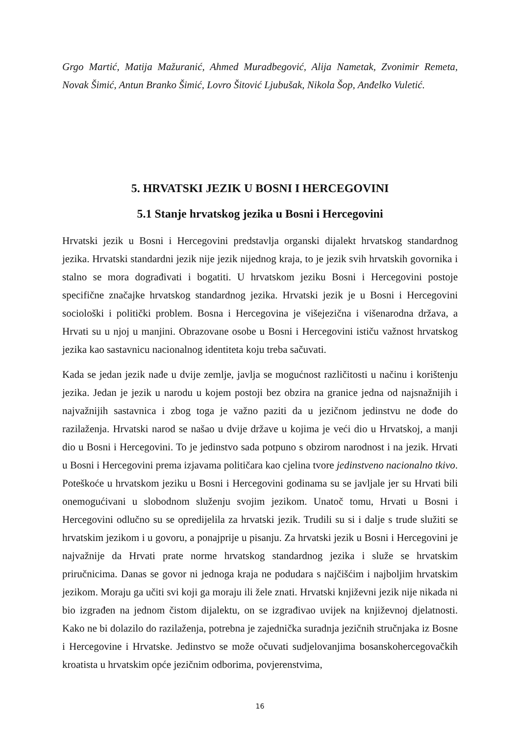Grgo Martić, Matija Mažuranić, Ahmed Muradbegović, Alija Nametak, Zvonimir Remeta, Novak Šimić, Antun Branko Šimić, Lovro Šitović Ljubušak, Nikola Šop, Anđelko Vuletić.
5. HRVATSKI JEZIK U BOSNI I HERCEGOVINI
5.1 Stanje hrvatskog jezika u Bosni i Hercegovini
Hrvatski jezik u Bosni i Hercegovini predstavlja organski dijalekt hrvatskog standardnog jezika. Hrvatski standardni jezik nije jezik nijednog kraja, to je jezik svih hrvatskih govornika i stalno se mora dograđivati i bogatiti. U hrvatskom jeziku Bosni i Hercegovini postoje specifične značajke hrvatskog standardnog jezika. Hrvatski jezik je u Bosni i Hercegovini sociološki i politički problem. Bosna i Hercegovina je višejezična i višenarodna država, a Hrvati su u njoj u manjini. Obrazovane osobe u Bosni i Hercegovini ističu važnost hrvatskog jezika kao sastavnicu nacionalnog identiteta koju treba sačuvati.
Kada se jedan jezik nađe u dvije zemlje, javlja se mogućnost različitosti u načinu i korištenju jezika. Jedan je jezik u narodu u kojem postoji bez obzira na granice jedna od najsnažnijih i najvažnijih sastavnica i zbog toga je važno paziti da u jezičnom jedinstvu ne dođe do razilaženja. Hrvatski narod se našao u dvije države u kojima je veći dio u Hrvatskoj, a manji dio u Bosni i Hercegovini. To je jedinstvo sada potpuno s obzirom narodnost i na jezik. Hrvati u Bosni i Hercegovini prema izjavama političara kao cjelina tvore jedinstveno nacionalno tkivo. Poteškoće u hrvatskom jeziku u Bosni i Hercegovini godinama su se javljale jer su Hrvati bili onemogućivani u slobodnom služenju svojim jezikom. Unatoč tomu, Hrvati u Bosni i Hercegovini odlučno su se opredijelila za hrvatski jezik. Trudili su si i dalje s trude služiti se hrvatskim jezikom i u govoru, a ponajprije u pisanju. Za hrvatski jezik u Bosni i Hercegovini je najvažnije da Hrvati prate norme hrvatskog standardnog jezika i služe se hrvatskim priručnicima. Danas se govor ni jednoga kraja ne podudara s najčišćim i najboljim hrvatskim jezikom. Moraju ga učiti svi koji ga moraju ili žele znati. Hrvatski književni jezik nije nikada ni bio izgrađen na jednom čistom dijalektu, on se izgrađivao uvijek na književnoj djelatnosti. Kako ne bi dolazilo do razilaženja, potrebna je zajednička suradnja jezičnih stručnjaka iz Bosne i Hercegovine i Hrvatske. Jedinstvo se može očuvati sudjelovanjima bosanskohercegovačkih kroatista u hrvatskim opće jezičnim odborima, povjerenstvima,
16